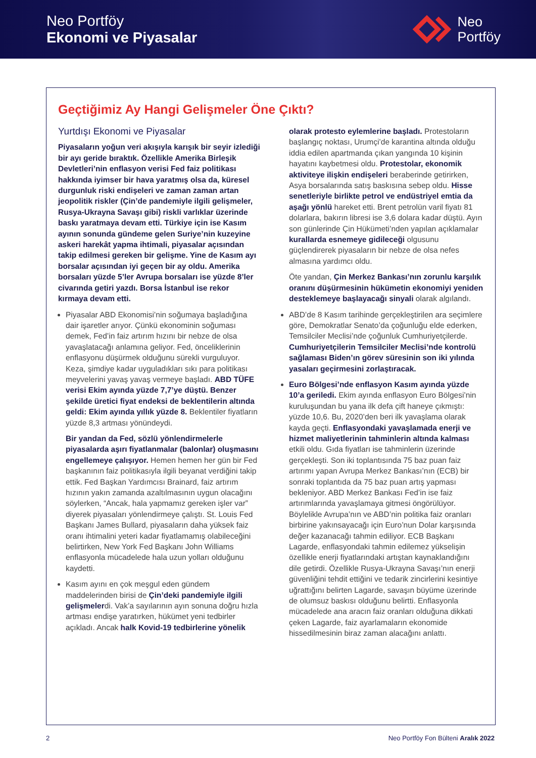Neo Portföy
Ekonomi ve Piyasalar
Neo
Portföy
Geçtiğimiz Ay Hangi Gelişmeler Öne Çıktı?
Yurtdışı Ekonomi ve Piyasalar
Piyasaların yoğun veri akışıyla karışık bir seyir izlediği bir ayı geride bıraktık. Özellikle Amerika Birleşik Devletleri’nin enflasyon verisi Fed faiz politikası hakkında iyimser bir hava yaratmış olsa da, küresel durgunluk riski endişeleri ve zaman zaman artan jeopolitik riskler (Çin’de pandemiyle ilgili gelişmeler, Rusya-Ukrayna Savaşı gibi) riskli varlıklar üzerinde baskı yaratmaya devam etti. Türkiye için ise Kasım ayının sonunda gündeme gelen Suriye’nin kuzeyine askeri harekât yapma ihtimali, piyasalar açısından takip edilmesi gereken bir gelişme. Yine de Kasım ayı borsalar açısından iyi geçen bir ay oldu. Amerika borsaları yüzde 5’ler Avrupa borsaları ise yüzde 8’ler civarında getiri yazdı. Borsa İstanbul ise rekor kırmaya devam etti.
Piyasalar ABD Ekonomisi’nin soğumaya başladığına dair işaretler arıyor. Çünkü ekonominin soğuması demek, Fed’in faiz artırım hızını bir nebze de olsa yavaşlatacağı anlamına geliyor. Fed, önceliklerinin enflasyonu düşürmek olduğunu sürekli vurguluyor. Keza, şimdiye kadar uyguladıkları sıkı para politikası meyvelerini yavaş yavaş vermeye başladı. ABD TÜFE verisi Ekim ayında yüzde 7,7’ye düştü. Benzer şekilde üretici fiyat endeksi de beklentilerin altında geldi: Ekim ayında yıllık yüzde 8. Beklentiler fiyatların yüzde 8,3 artması yönündeydi.
Bir yandan da Fed, sözlü yönlendirmelerle piyasalarda aşırı fiyatlanmalar (balonlar) oluşmasını engellemeye çalışıyor. Hemen hemen her gün bir Fed başkanının faiz politikasıyla ilgili beyanat verdiğini takip ettik. Fed Başkan Yardımcısı Brainard, faiz artırım hızının yakın zamanda azaltılmasının uygun olacağını söylerken, “Ancak, hala yapmamız gereken işler var” diyerek piyasaları yönlendirmeye çalıştı. St. Louis Fed Başkanı James Bullard, piyasaların daha yüksek faiz oranı ihtimalini yeteri kadar fiyatlamamış olabileceğini belirtirken, New York Fed Başkanı John Williams enflasyonla mücadelede hala uzun yolları olduğunu kaydetti.
Kasım ayını en çok meşgul eden gündem maddelerinden birisi de Çin’deki pandemiyle ilgili gelişmelerdi. Vak’a sayılarının ayın sonuna doğru hızla artması endişe yaratırken, hükümet yeni tedbirler açıkladı. Ancak halk Kovid-19 tedbirlerine yönelik olarak protesto eylemlerine başladı. Protestoların başlangıç noktası, Urumçi’de karantina altında olduğu iddia edilen apartmanda çıkan yangında 10 kişinin hayatını kaybetmesi oldu. Protestolar, ekonomik aktiviteye ilişkin endişeleri beraberinde getirirken, Asya borsalarında satış baskısına sebep oldu. Hisse senetleriyle birlikte petrol ve endüstriyel emtia da aşağı yönlü hareket etti. Brent petrolün varil fiyatı 81 dolarlara, bakırın libresi ise 3,6 dolara kadar düştü. Ayın son günlerinde Çin Hükümeti’nden yapılan açıklamalar kurallarda esnemeye gidileceği olgusunu güçlendirerek piyasaların bir nebze de olsa nefes almasına yardımcı oldu.
Öte yandan, Çin Merkez Bankası’nın zorunlu karşılık oranını düşürmesinin hükümetin ekonomiyi yeniden desteklemeye başlayacağı sinyali olarak algılandı.
ABD’de 8 Kasım tarihinde gerçekleştirilen ara seçimlere göre, Demokratlar Senato’da çoğunluğu elde ederken, Temsilciler Meclisi’nde çoğunluk Cumhuriyetçilerde. Cumhuriyetçilerin Temsilciler Meclisi’nde kontrolü sağlaması Biden’ın görev süresinin son iki yılında yasaları geçirmesini zorlaştıracak.
Euro Bölgesi’nde enflasyon Kasım ayında yüzde 10’a geriledi. Ekim ayında enflasyon Euro Bölgesi’nin kuruluşundan bu yana ilk defa çift haneye çıkmıştı: yüzde 10,6. Bu, 2020’den beri ilk yavaşlama olarak kayda geçti. Enflasyondaki yavaşlamada enerji ve hizmet maliyetlerinin tahminlerin altında kalması etkili oldu. Gıda fiyatları ise tahminlerin üzerinde gerçekleşti. Son iki toplantısında 75 baz puan faiz artırımı yapan Avrupa Merkez Bankası’nın (ECB) bir sonraki toplantıda da 75 baz puan artış yapması bekleniyor. ABD Merkez Bankası Fed’in ise faiz artırımlarında yavaşlamaya gitmesi öngörülüyor. Böylelikle Avrupa’nın ve ABD’nin politika faiz oranları birbirine yakınsayacağı için Euro’nun Dolar karşısında değer kazanacağı tahmin ediliyor. ECB Başkanı Lagarde, enflasyondaki tahmin edilemez yükselişin özellikle enerji fiyatlarındaki artıştan kaynaklandığını dile getirdi. Özellikle Rusya-Ukrayna Savaşı’nın enerji güvenliğini tehdit ettiğini ve tedarik zincirlerini kesintiye uğrattığını belirten Lagarde, savaşın büyüme üzerinde de olumsuz baskısı olduğunu belirtti. Enflasyonla mücadelede ana aracın faiz oranları olduğuna dikkati çeken Lagarde, faiz ayarlamaların ekonomide hissedilmesinin biraz zaman alacağını anlattı.
2 Neo Portföy Fon Bülteni Aralık 2022